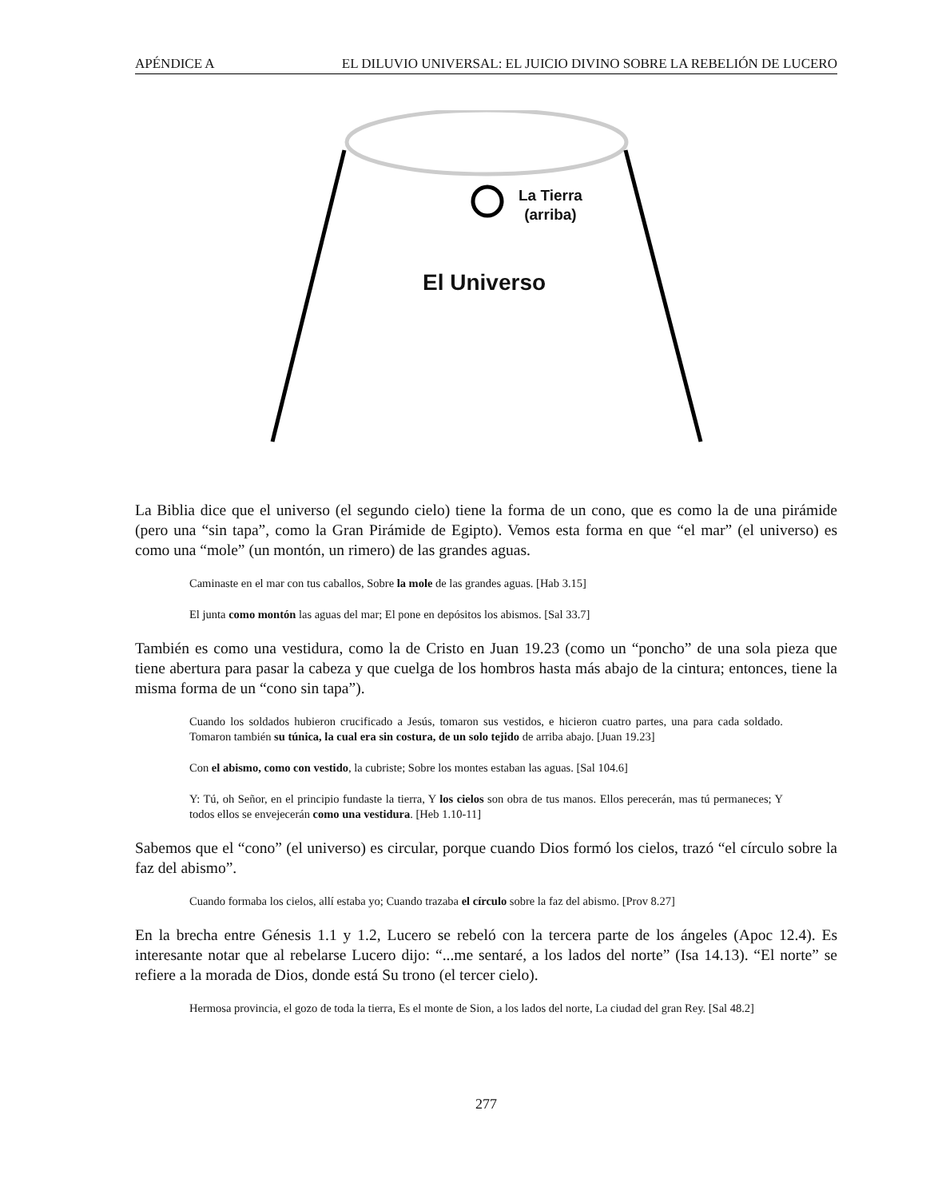APÉNDICE A EL DILUVIO UNIVERSAL: EL JUICIO DIVINO SOBRE LA REBELIÓN DE LUCERO
La Tierra
(arriba)
El Universo
La Biblia dice que el universo (el segundo cielo) tiene la forma de un cono, que es como la de una pirámide (pero una “sin tapa”, como la Gran Pirámide de Egipto). Vemos esta forma en que “el mar” (el universo) es como una “mole” (un montón, un rimero) de las grandes aguas.
Caminaste en el mar con tus caballos, Sobre la mole de las grandes aguas. [Hab 3.15]
El junta como montón las aguas del mar; El pone en depósitos los abismos. [Sal 33.7]
También es como una vestidura, como la de Cristo en Juan 19.23 (como un “poncho” de una sola pieza que tiene abertura para pasar la cabeza y que cuelga de los hombros hasta más abajo de la cintura; entonces, tiene la misma forma de un “cono sin tapa”).
Cuando los soldados hubieron crucificado a Jesús, tomaron sus vestidos, e hicieron cuatro partes, una para cada soldado. Tomaron también su túnica, la cual era sin costura, de un solo tejido de arriba abajo. [Juan 19.23]
Con el abismo, como con vestido, la cubriste; Sobre los montes estaban las aguas. [Sal 104.6]
Y: Tú, oh Señor, en el principio fundaste la tierra, Y los cielos son obra de tus manos. Ellos perecerán, mas tú permaneces; Y todos ellos se envejecerán como una vestidura. [Heb 1.10-11]
Sabemos que el “cono” (el universo) es circular, porque cuando Dios formó los cielos, trazó “el círculo sobre la faz del abismo”.
Cuando formaba los cielos, allí estaba yo; Cuando trazaba el círculo sobre la faz del abismo. [Prov 8.27]
En la brecha entre Génesis 1.1 y 1.2, Lucero se rebeló con la tercera parte de los ángeles (Apoc 12.4). Es interesante notar que al rebelarse Lucero dijo: “...me sentaré, a los lados del norte” (Isa 14.13). “El norte” se refiere a la morada de Dios, donde está Su trono (el tercer cielo).
Hermosa provincia, el gozo de toda la tierra, Es el monte de Sion, a los lados del norte, La ciudad del gran Rey. [Sal 48.2]
277